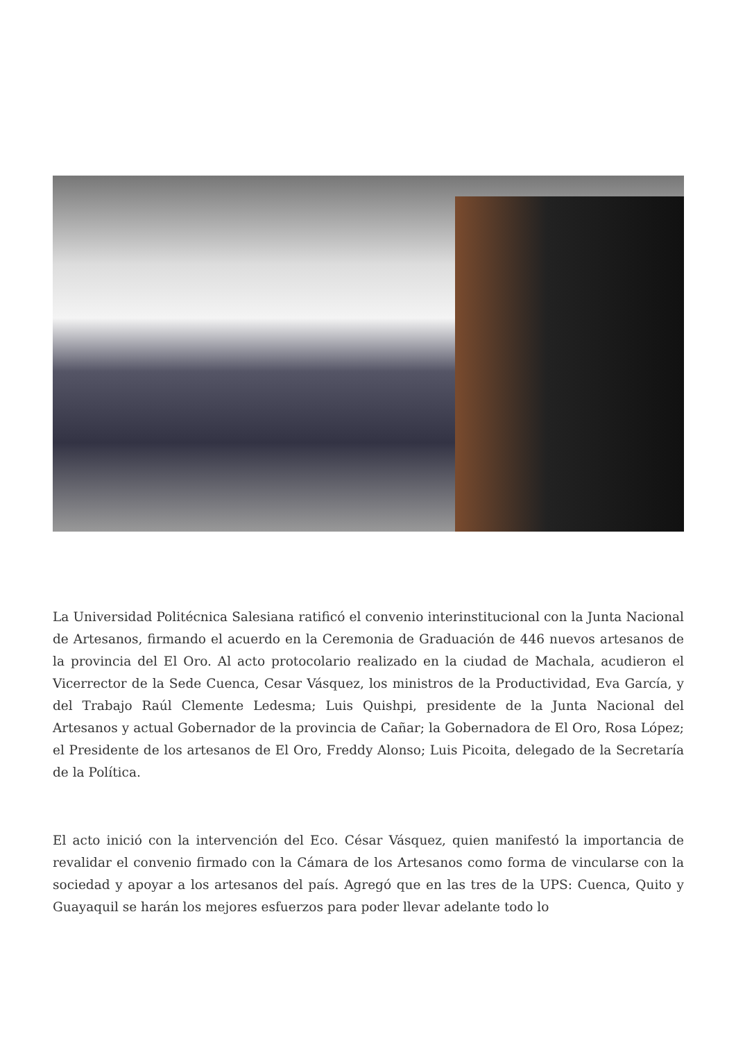La Universidad Politécnica Salesiana ratificó el convenio interinstitucional con la Junta Nacional de Artesanos, firmando el acuerdo en la Ceremonia de Graduación de 446 nuevos artesanos de la provincia del El Oro. Al acto protocolario realizado en la ciudad de Machala, acudieron el Vicerrector de la Sede Cuenca, Cesar Vásquez, los ministros de la Productividad, Eva García, y del Trabajo Raúl Clemente Ledesma; Luis Quishpi, presidente de la Junta Nacional del Artesanos y actual Gobernador de la provincia de Cañar; la Gobernadora de El Oro, Rosa López; el Presidente de los artesanos de El Oro, Freddy Alonso; Luis Picoita, delegado de la Secretaría de la Política.
El acto inició con la intervención del Eco. César Vásquez, quien manifestó la importancia de revalidar el convenio firmado con la Cámara de los Artesanos como forma de vincularse con la sociedad y apoyar a los artesanos del país. Agregó que en las tres de la UPS: Cuenca, Quito y Guayaquil se harán los mejores esfuerzos para poder llevar adelante todo lo